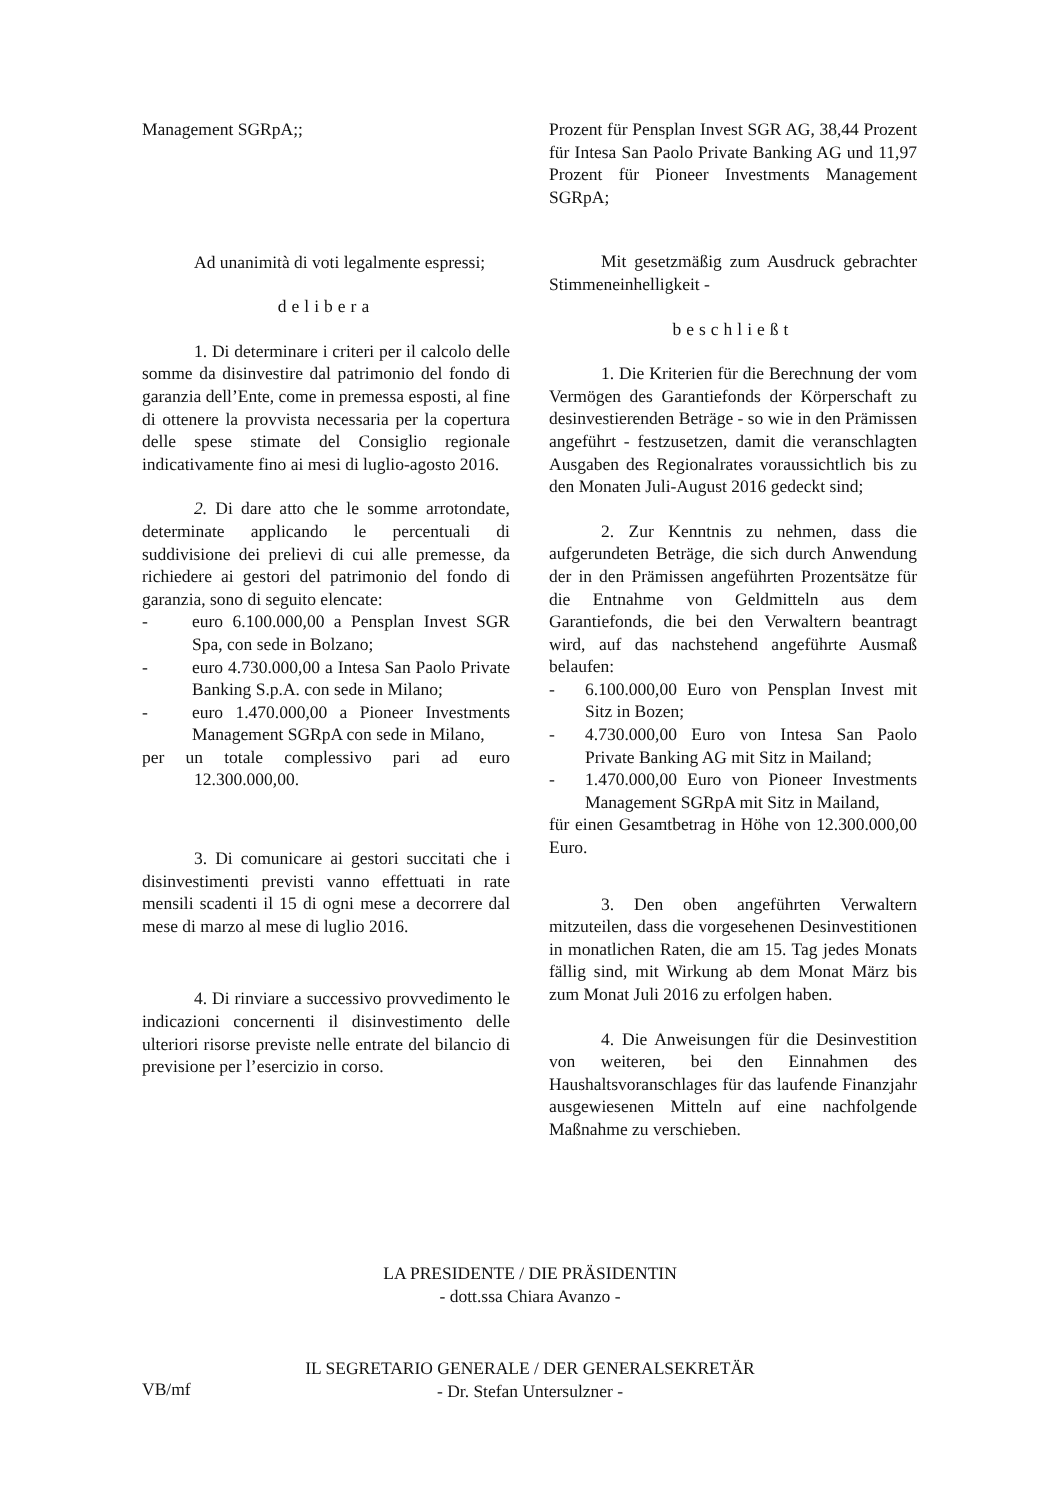Management SGRpA;;
Ad unanimità di voti legalmente espressi;
delibera
1. Di determinare i criteri per il calcolo delle somme da disinvestire dal patrimonio del fondo di garanzia dell’Ente, come in premessa esposti, al fine di ottenere la provvista necessaria per la copertura delle spese stimate del Consiglio regionale indicativamente fino ai mesi di luglio-agosto 2016.
2. Di dare atto che le somme arrotondate, determinate applicando le percentuali di suddivisione dei prelievi di cui alle premesse, da richiedere ai gestori del patrimonio del fondo di garanzia, sono di seguito elencate:
- euro 6.100.000,00 a Pensplan Invest SGR Spa, con sede in Bolzano;
- euro 4.730.000,00 a Intesa San Paolo Private Banking S.p.A. con sede in Milano;
- euro 1.470.000,00 a Pioneer Investments Management SGRpA con sede in Milano,
per un totale complessivo pari ad euro 12.300.000,00.
3. Di comunicare ai gestori succitati che i disinvestimenti previsti vanno effettuati in rate mensili scadenti il 15 di ogni mese a decorrere dal mese di marzo al mese di luglio 2016.
4. Di rinviare a successivo provvedimento le indicazioni concernenti il disinvestimento delle ulteriori risorse previste nelle entrate del bilancio di previsione per l’esercizio in corso.
Prozent für Pensplan Invest SGR AG, 38,44 Prozent für Intesa San Paolo Private Banking AG und 11,97 Prozent für Pioneer Investments Management SGRpA;
Mit gesetzmäßig zum Ausdruck gebrachter Stimmeneinhelligkeit -
beschließt
1. Die Kriterien für die Berechnung der vom Vermögen des Garantiefonds der Körperschaft zu desinvestierenden Beträge - so wie in den Prämissen angeführt - festzusetzen, damit die veranschlagten Ausgaben des Regionalrates voraussichtlich bis zu den Monaten Juli-August 2016 gedeckt sind;
2. Zur Kenntnis zu nehmen, dass die aufgerundeten Beträge, die sich durch Anwendung der in den Prämissen angeführten Prozentsätze für die Entnahme von Geldmitteln aus dem Garantiefonds, die bei den Verwaltern beantragt wird, auf das nachstehend angeführte Ausmaß belaufen:
- 6.100.000,00 Euro von Pensplan Invest mit Sitz in Bozen;
- 4.730.000,00 Euro von Intesa San Paolo Private Banking AG mit Sitz in Mailand;
- 1.470.000,00 Euro von Pioneer Investments Management SGRpA mit Sitz in Mailand,
für einen Gesamtbetrag in Höhe von 12.300.000,00 Euro.
3. Den oben angeführten Verwaltern mitzuteilen, dass die vorgesehenen Desinvestitionen in monatlichen Raten, die am 15. Tag jedes Monats fällig sind, mit Wirkung ab dem Monat März bis zum Monat Juli 2016 zu erfolgen haben.
4. Die Anweisungen für die Desinvestition von weiteren, bei den Einnahmen des Haushaltsvoranschlages für das laufende Finanzjahr ausgewiesenen Mitteln auf eine nachfolgende Maßnahme zu verschieben.
LA PRESIDENTE / DIE PRÄSIDENTIN
- dott.ssa Chiara Avanzo -
IL SEGRETARIO GENERALE / DER GENERALSEKRETÄR
- Dr. Stefan Untersulzner -
VB/mf